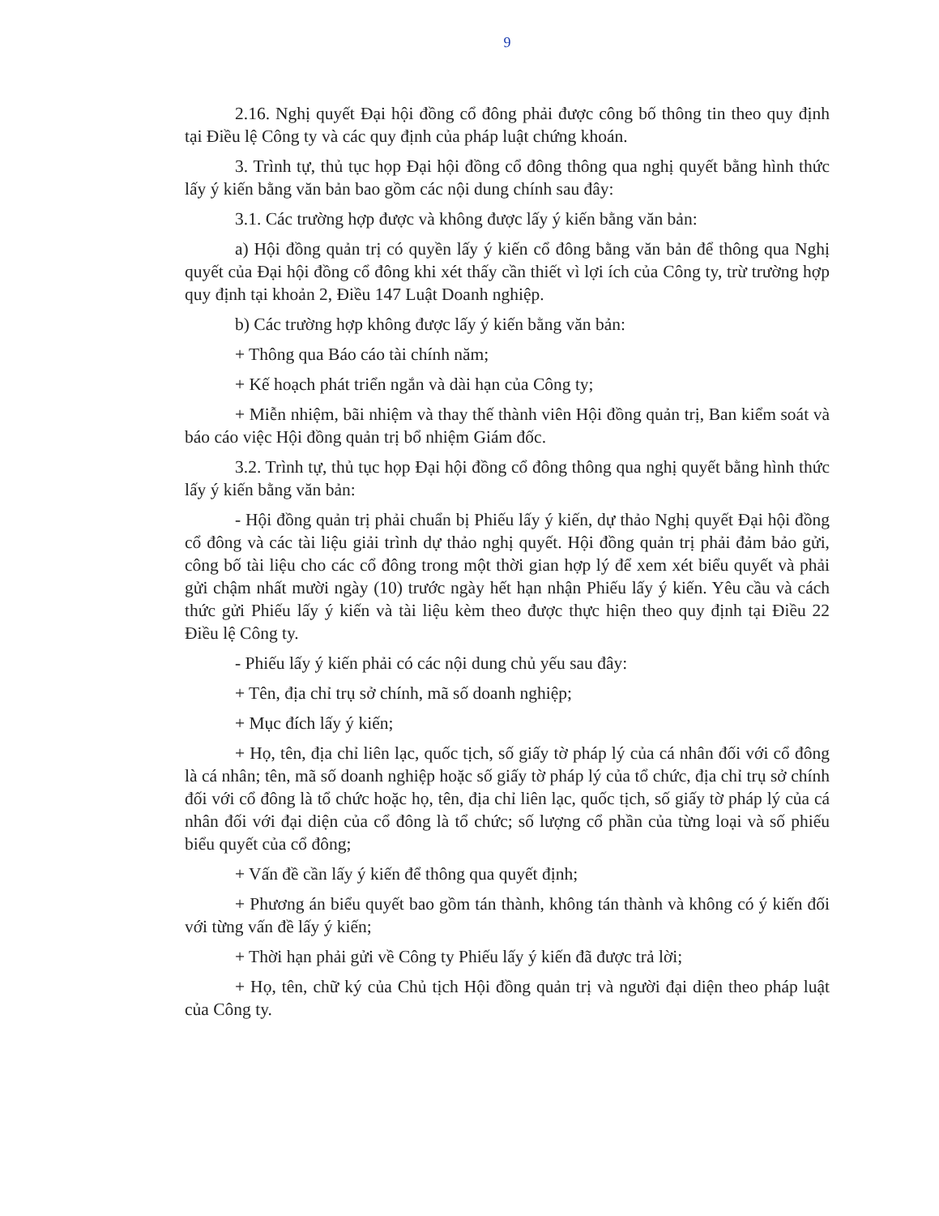9
2.16. Nghị quyết Đại hội đồng cổ đông phải được công bố thông tin theo quy định tại Điều lệ Công ty và các quy định của pháp luật chứng khoán.
3. Trình tự, thủ tục họp Đại hội đồng cổ đông thông qua nghị quyết bằng hình thức lấy ý kiến bằng văn bản bao gồm các nội dung chính sau đây:
3.1. Các trường hợp được và không được lấy ý kiến bằng văn bản:
a) Hội đồng quản trị có quyền lấy ý kiến cổ đông bằng văn bản để thông qua Nghị quyết của Đại hội đồng cổ đông khi xét thấy cần thiết vì lợi ích của Công ty, trừ trường hợp quy định tại khoản 2, Điều 147 Luật Doanh nghiệp.
b) Các trường hợp không được lấy ý kiến bằng văn bản:
+ Thông qua Báo cáo tài chính năm;
+ Kế hoạch phát triển ngắn và dài hạn của Công ty;
+ Miễn nhiệm, bãi nhiệm và thay thế thành viên Hội đồng quản trị, Ban kiểm soát và báo cáo việc Hội đồng quản trị bổ nhiệm Giám đốc.
3.2. Trình tự, thủ tục họp Đại hội đồng cổ đông thông qua nghị quyết bằng hình thức lấy ý kiến bằng văn bản:
- Hội đồng quản trị phải chuẩn bị Phiếu lấy ý kiến, dự thảo Nghị quyết Đại hội đồng cổ đông và các tài liệu giải trình dự thảo nghị quyết. Hội đồng quản trị phải đảm bảo gửi, công bố tài liệu cho các cổ đông trong một thời gian hợp lý để xem xét biểu quyết và phải gửi chậm nhất mười ngày (10) trước ngày hết hạn nhận Phiếu lấy ý kiến. Yêu cầu và cách thức gửi Phiếu lấy ý kiến và tài liệu kèm theo được thực hiện theo quy định tại Điều 22 Điều lệ Công ty.
- Phiếu lấy ý kiến phải có các nội dung chủ yếu sau đây:
+ Tên, địa chỉ trụ sở chính, mã số doanh nghiệp;
+ Mục đích lấy ý kiến;
+ Họ, tên, địa chỉ liên lạc, quốc tịch, số giấy tờ pháp lý của cá nhân đối với cổ đông là cá nhân; tên, mã số doanh nghiệp hoặc số giấy tờ pháp lý của tổ chức, địa chỉ trụ sở chính đối với cổ đông là tổ chức hoặc họ, tên, địa chỉ liên lạc, quốc tịch, số giấy tờ pháp lý của cá nhân đối với đại diện của cổ đông là tổ chức; số lượng cổ phần của từng loại và số phiếu biểu quyết của cổ đông;
+ Vấn đề cần lấy ý kiến để thông qua quyết định;
+ Phương án biểu quyết bao gồm tán thành, không tán thành và không có ý kiến đối với từng vấn đề lấy ý kiến;
+ Thời hạn phải gửi về Công ty Phiếu lấy ý kiến đã được trả lời;
+ Họ, tên, chữ ký của Chủ tịch Hội đồng quản trị và người đại diện theo pháp luật của Công ty.